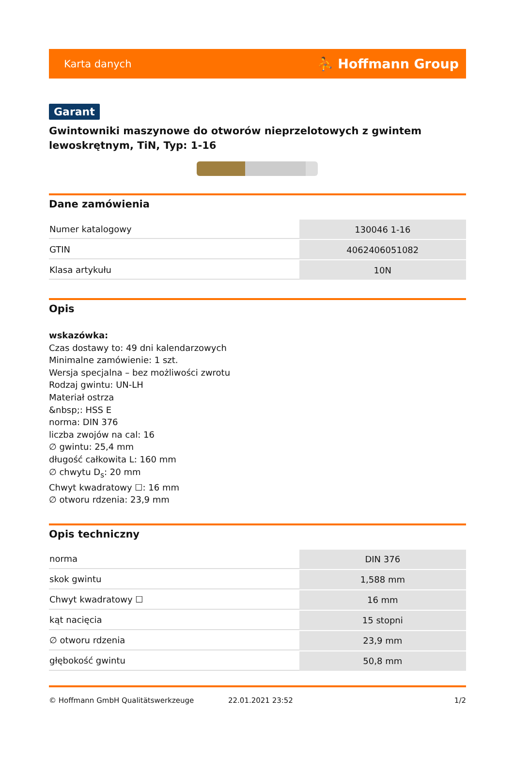Karta danych ⛹ Hoffmann Group
Garant
Gwintowniki maszynowe do otworów nieprzelotowych z gwintem lewoskrętnym, TiN, Typ: 1-16
Dane zamówienia
| Numer katalogowy | 130046 1-16 |
| GTIN | 4062406051082 |
| Klasa artykułu | 10N |
Opis
wskazówka:
Czas dostawy to: 49 dni kalendarzowych
Minimalne zamówienie: 1 szt.
Wersja specjalna – bez możliwości zwrotu
Rodzaj gwintu: UN-LH
Materiał ostrza
&nbsp;: HSS E
norma: DIN 376
liczba zwojów na cal: 16
∅ gwintu: 25,4 mm
długość całkowita L: 160 mm
∅ chwytu D<sub>s</sub>: 20 mm
Chwyt kwadratowy ☐: 16 mm
∅ otworu rdzenia: 23,9 mm
Opis techniczny
| norma | DIN 376 |
| skok gwintu | 1,588 mm |
| Chwyt kwadratowy ☐ | 16 mm |
| kąt nacięcia | 15 stopni |
| ∅ otworu rdzenia | 23,9 mm |
| głębokość gwintu | 50,8 mm |
© Hoffmann GmbH Qualitätswerkzeuge 22.01.2021 23:52 1/2